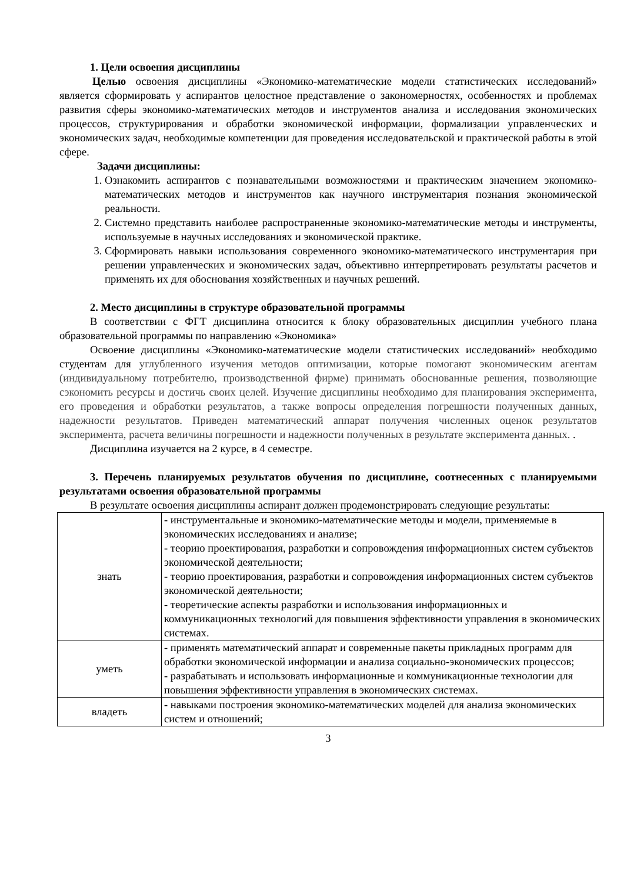1. Цели освоения дисциплины
Целью освоения дисциплины «Экономико-математические модели статистических исследований» является сформировать у аспирантов целостное представление о закономерностях, особенностях и проблемах развития сферы экономико-математических методов и инструментов анализа и исследования экономических процессов, структурирования и обработки экономической информации, формализации управленческих и экономических задач, необходимые компетенции для проведения исследовательской и практической работы в этой сфере.
Задачи дисциплины:
1. Ознакомить аспирантов с познавательными возможностями и практическим значением экономико-математических методов и инструментов как научного инструментария познания экономической реальности.
2. Системно представить наиболее распространенные экономико-математические методы и инструменты, используемые в научных исследованиях и экономической практике.
3. Сформировать навыки использования современного экономико-математического инструментария при решении управленческих и экономических задач, объективно интерпретировать результаты расчетов и применять их для обоснования хозяйственных и научных решений.
2. Место дисциплины в структуре образовательной программы
В соответствии с ФГТ дисциплина относится к блоку образовательных дисциплин учебного плана образовательной программы по направлению «Экономика»
Освоение дисциплины «Экономико-математические модели статистических исследований» необходимо студентам для углубленного изучения методов оптимизации, которые помогают экономическим агентам (индивидуальному потребителю, производственной фирме) принимать обоснованные решения, позволяющие сэкономить ресурсы и достичь своих целей. Изучение дисциплины необходимо для планирования эксперимента, его проведения и обработки результатов, а также вопросы определения погрешности полученных данных, надежности результатов. Приведен математический аппарат получения численных оценок результатов эксперимента, расчета величины погрешности и надежности полученных в результате эксперимента данных. .
Дисциплина изучается на 2 курсе, в 4 семестре.
3. Перечень планируемых результатов обучения по дисциплине, соотнесенных с планируемыми результатами освоения образовательной программы
В результате освоения дисциплины аспирант должен продемонстрировать следующие результаты:
| знать | - инструментальные и экономико-математические методы и модели, применяемые в экономических исследованиях и анализе; - теорию проектирования, разработки и сопровождения информационных систем субъектов экономической деятельности; - теорию проектирования, разработки и сопровождения информационных систем субъектов экономической деятельности; - теоретические аспекты разработки и использования информационных и коммуникационных технологий для повышения эффективности управления в экономических системах. |
| уметь | - применять математический аппарат и современные пакеты прикладных программ для обработки экономической информации и анализа социально-экономических процессов; - разрабатывать и использовать информационные и коммуникационные технологии для повышения эффективности управления в экономических системах. |
| владеть | - навыками построения экономико-математических моделей для анализа экономических систем и отношений; |
3